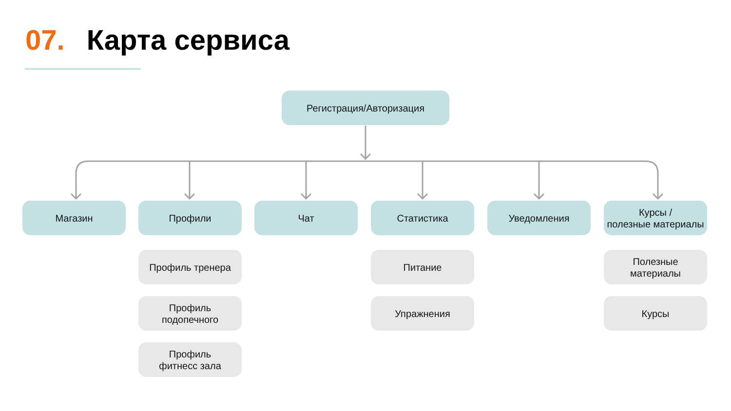07. Карта сервиса
Регистрация/Авторизация
Магазин Профили Чат Статистика Уведомления
Курсы /
полезные материалы
Профиль тренера
Профиль
подопечного
Профиль
фитнесс зала
Питание
Упражнения
Полезные
материалы
Курсы